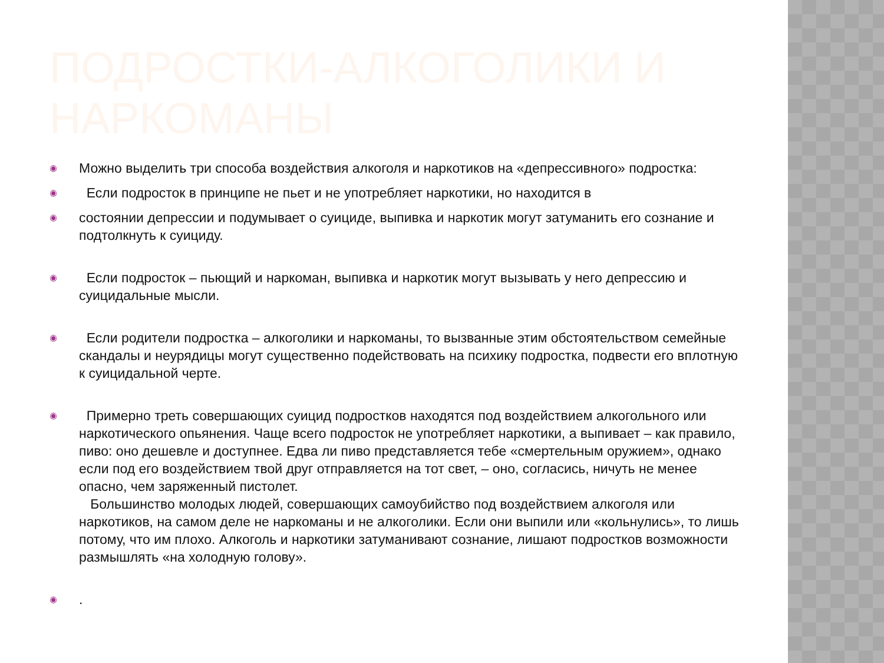ПОДРОСТКИ-АЛКОГОЛИКИ И НАРКОМАНЫ
◉ Можно выделить три способа воздействия алкоголя и наркотиков на «депрессивного» подростка:
◉ Если подросток в принципе не пьет и не употребляет наркотики, но находится в
◉ состоянии депрессии и подумывает о суициде, выпивка и наркотик могут затуманить его сознание и подтолкнуть к суициду.
◉ Если подросток – пьющий и наркоман, выпивка и наркотик могут вызывать у него депрессию и суицидальные мысли.
◉ Если родители подростка – алкоголики и наркоманы, то вызванные этим обстоятельством семейные скандалы и неурядицы могут существенно подействовать на психику подростка, подвести его вплотную к суицидальной черте.
◉ Примерно треть совершающих суицид подростков находятся под воздействием алкогольного или наркотического опьянения. Чаще всего подросток не употребляет наркотики, а выпивает – как правило, пиво: оно дешевле и доступнее. Едва ли пиво представляется тебе «смертельным оружием», однако если под его воздействием твой друг отправляется на тот свет, – оно, согласись, ничуть не менее опасно, чем заряженный пистолет.
Большинство молодых людей, совершающих самоубийство под воздействием алкоголя или наркотиков, на самом деле не наркоманы и не алкоголики. Если они выпили или «кольнулись», то лишь потому, что им плохо. Алкоголь и наркотики затуманивают сознание, лишают подростков возможности размышлять «на холодную голову».
◉.